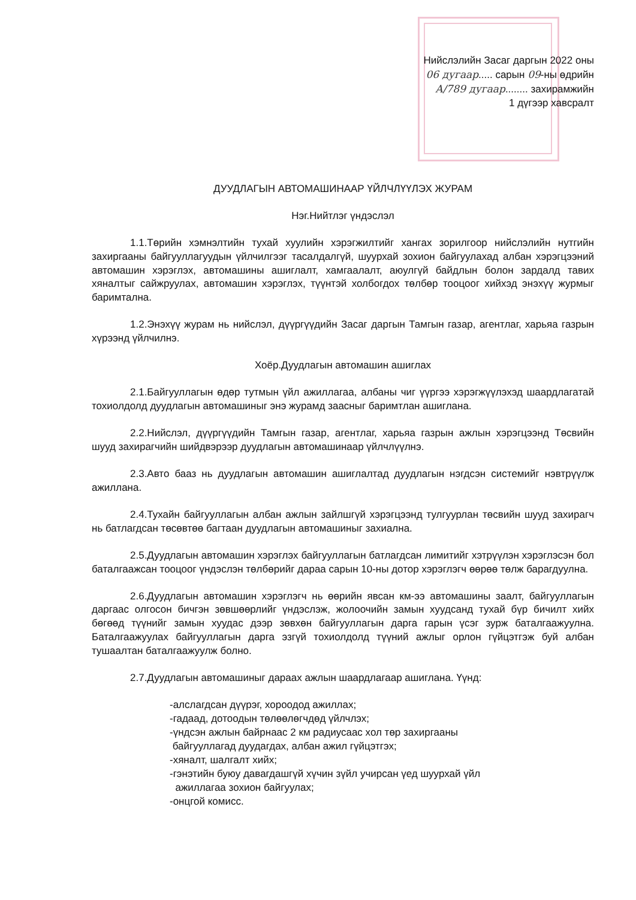Нийслэлийн Засаг даргын 2022 оны
06 дугаар..... сарын 09-ны өдрийн
А/789 дугаар........ захирамжийн
1 дүгээр хавсралт
ДУУДЛАГЫН АВТОМАШИНААР ҮЙЛЧЛҮҮЛЭХ ЖУРАМ
Нэг.Нийтлэг үндэслэл
1.1.Төрийн хэмнэлтийн тухай хуулийн хэрэгжилтийг хангах зорилгоор нийслэлийн нутгийн захиргааны байгууллагуудын үйлчилгээг тасалдалгүй, шуурхай зохион байгуулахад албан хэрэгцээний автомашин хэрэглэх, автомашины ашиглалт, хамгаалалт, аюулгүй байдлын болон зардалд тавих хяналтыг сайжруулах, автомашин хэрэглэх, түүнтэй холбогдох төлбөр тооцоог хийхэд энэхүү журмыг баримтална.
1.2.Энэхүү журам нь нийслэл, дүүргүүдийн Засаг даргын Тамгын газар, агентлаг, харьяа газрын хүрээнд үйлчилнэ.
Хоёр.Дуудлагын автомашин ашиглах
2.1.Байгууллагын өдөр тутмын үйл ажиллагаа, албаны чиг үүргээ хэрэгжүүлэхэд шаардлагатай тохиолдолд дуудлагын автомашиныг энэ журамд заасныг баримтлан ашиглана.
2.2.Нийслэл, дүүргүүдийн Тамгын газар, агентлаг, харьяа газрын ажлын хэрэгцээнд Төсвийн шууд захирагчийн шийдвэрээр дуудлагын автомашинаар үйлчлүүлнэ.
2.3.Авто бааз нь дуудлагын автомашин ашиглалтад дуудлагын нэгдсэн системийг нэвтрүүлж ажиллана.
2.4.Тухайн байгууллагын албан ажлын зайлшгүй хэрэгцээнд тулгуурлан төсвийн шууд захирагч нь батлагдсан төсөвтөө багтаан дуудлагын автомашиныг захиална.
2.5.Дуудлагын автомашин хэрэглэх байгууллагын батлагдсан лимитийг хэтрүүлэн хэрэглэсэн бол баталгаажсан тооцоог үндэслэн төлбөрийг дараа сарын 10-ны дотор хэрэглэгч өөрөө төлж барагдуулна.
2.6.Дуудлагын автомашин хэрэглэгч нь өөрийн явсан км-ээ автомашины заалт, байгууллагын даргаас олгосон бичгэн зөвшөөрлийг үндэслэж, жолоочийн замын хуудсанд тухай бүр бичилт хийх бөгөөд түүнийг замын хуудас дээр зөвхөн байгууллагын дарга гарын үсэг зурж баталгаажуулна. Баталгаажуулах байгууллагын дарга эзгүй тохиолдолд түүний ажлыг орлон гүйцэтгэж буй албан тушаалтан баталгаажуулж болно.
2.7.Дуудлагын автомашиныг дараах ажлын шаардлагаар ашиглана. Үүнд:
-алслагдсан дүүрэг, хороодод ажиллах;
-гадаад, дотоодын төлөөлөгчдөд үйлчлэх;
-үндсэн ажлын байрнаас 2 км радиусаас хол төр захиргааны
байгууллагад дуудагдах, албан ажил гүйцэтгэх;
-хяналт, шалгалт хийх;
-гэнэтийн буюу давагдашгүй хүчин зүйл учирсан үед шуурхай үйл
ажиллагаа зохион байгуулах;
-онцгой комисс.